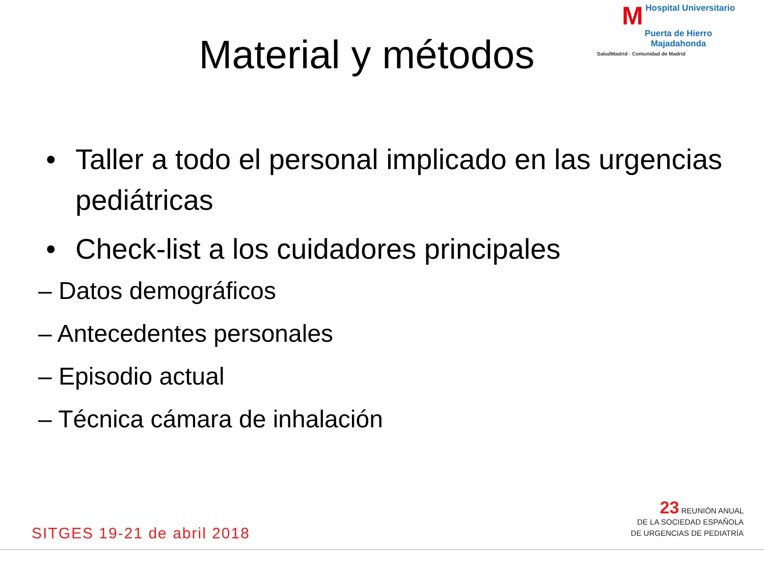M Hospital Universitario
Puerta de Hierro
Majadahonda
SaludMadrid · Comunidad de Madrid
Material y métodos
• Taller a todo el personal implicado en las urgencias pediátricas
• Check-list a los cuidadores principales
– Datos demográficos
– Antecedentes personales
– Episodio actual
– Técnica cámara de inhalación
SITGES 19-21 de abril 2018
23 REUNIÓN ANUAL
DE LA SOCIEDAD ESPAÑOLA
DE URGENCIAS DE PEDIATRÍA